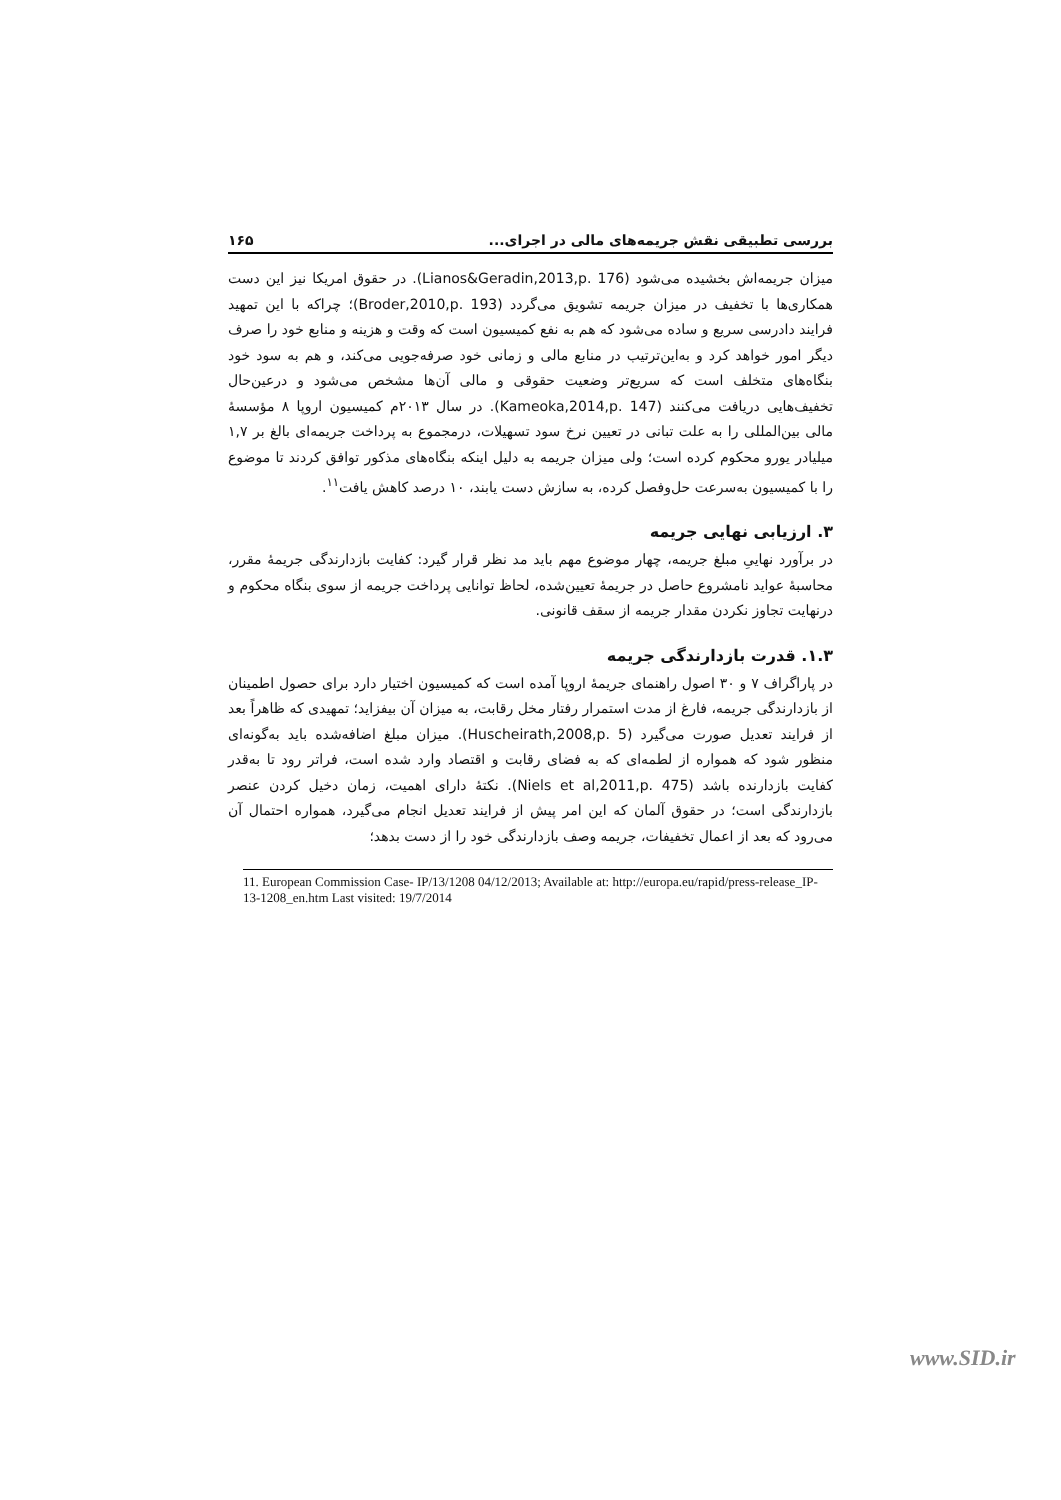بررسی تطبیقی نقش جریمه‌های مالی در اجرای... ۱۶۵
میزان جریمه‌اش بخشیده می‌شود (Lianos&Geradin,2013,p. 176). در حقوق امریکا نیز این دست همکاری‌ها با تخفیف در میزان جریمه تشویق می‌گردد (Broder,2010,p. 193)؛ چراکه با این تمهید فرایند دادرسی سریع و ساده می‌شود که هم به نفع کمیسیون است که وقت و هزینه و منابع خود را صرف دیگر امور خواهد کرد و به‌این‌ترتیب در منابع مالی و زمانی خود صرفه‌جویی می‌کند، و هم به سود خود بنگاه‌های متخلف است که سریع‌تر وضعیت حقوقی و مالی آن‌ها مشخص می‌شود و درعین‌حال تخفیف‌هایی دریافت می‌کنند (Kameoka,2014,p. 147). در سال ۲۰۱۳م کمیسیون اروپا ۸ مؤسسهٔ مالی بین‌المللی را به علت تبانی در تعیین نرخ سود تسهیلات، درمجموع به پرداخت جریمه‌ای بالغ بر ۱,۷ میلیادر یورو محکوم کرده است؛ ولی میزان جریمه به دلیل اینکه بنگاه‌های مذکور توافق کردند تا موضوع را با کمیسیون به‌سرعت حل‌وفصل کرده، به سازش دست یابند، ۱۰ درصد کاهش یافت<sup>۱۱</sup>.
۳. ارزیابی نهایی جریمه
در برآورد نهاییِ مبلغ جریمه، چهار موضوع مهم باید مد نظر قرار گیرد: کفایت بازدارندگی جریمهٔ مقرر، محاسبهٔ عواید نامشروع حاصل در جریمهٔ تعیین‌شده، لحاظ توانایی پرداخت جریمه از سوی بنگاه محکوم و درنهایت تجاوز نکردن مقدار جریمه از سقف قانونی.
۱.۳. قدرت بازدارندگی جریمه
در پاراگراف ۷ و ۳۰ اصول راهنمای جریمهٔ اروپا آمده است که کمیسیون اختیار دارد برای حصول اطمینان از بازدارندگی جریمه، فارغ از مدت استمرار رفتار مخل رقابت، به میزان آن بیفزاید؛ تمهیدی که ظاهراً بعد از فرایند تعدیل صورت می‌گیرد (Huscheirath,2008,p. 5). میزان مبلغ اضافه‌شده باید به‌گونه‌ای منظور شود که همواره از لطمه‌ای که به فضای رقابت و اقتصاد وارد شده است، فراتر رود تا به‌قدر کفایت بازدارنده باشد (Niels et al,2011,p. 475). نکتهٔ دارای اهمیت، زمان دخیل کردن عنصر بازدارندگی است؛ در حقوق آلمان که این امر پیش از فرایند تعدیل انجام می‌گیرد، همواره احتمال آن می‌رود که بعد از اعمال تخفیفات، جریمه وصف بازدارندگی خود را از دست بدهد؛
11. European Commission Case- IP/13/1208 04/12/2013; Available at: http://europa.eu/rapid/press-release_IP-13-1208_en.htm Last visited: 19/7/2014
www.SID.ir